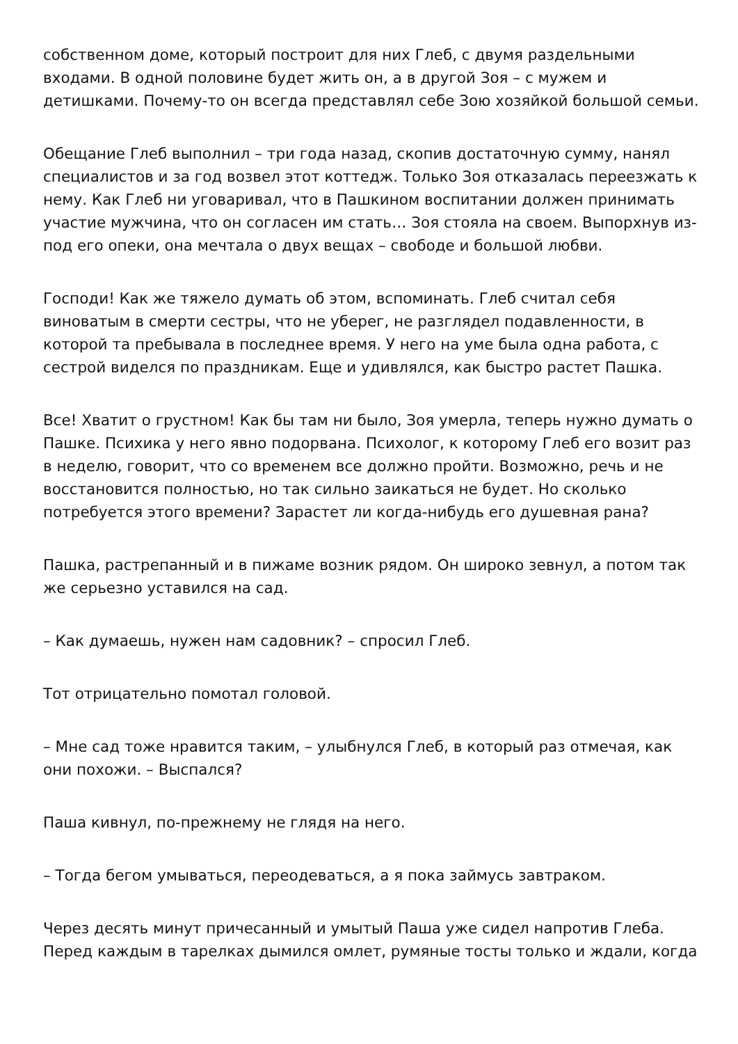собственном доме, который построит для них Глеб, с двумя раздельными входами. В одной половине будет жить он, а в другой Зоя – с мужем и детишками. Почему-то он всегда представлял себе Зою хозяйкой большой семьи.
Обещание Глеб выполнил – три года назад, скопив достаточную сумму, нанял специалистов и за год возвел этот коттедж. Только Зоя отказалась переезжать к нему. Как Глеб ни уговаривал, что в Пашкином воспитании должен принимать участие мужчина, что он согласен им стать… Зоя стояла на своем. Выпорхнув из-под его опеки, она мечтала о двух вещах – свободе и большой любви.
Господи! Как же тяжело думать об этом, вспоминать. Глеб считал себя виноватым в смерти сестры, что не уберег, не разглядел подавленности, в которой та пребывала в последнее время. У него на уме была одна работа, с сестрой виделся по праздникам. Еще и удивлялся, как быстро растет Пашка.
Все! Хватит о грустном! Как бы там ни было, Зоя умерла, теперь нужно думать о Пашке. Психика у него явно подорвана. Психолог, к которому Глеб его возит раз в неделю, говорит, что со временем все должно пройти. Возможно, речь и не восстановится полностью, но так сильно заикаться не будет. Но сколько потребуется этого времени? Зарастет ли когда-нибудь его душевная рана?
Пашка, растрепанный и в пижаме возник рядом. Он широко зевнул, а потом так же серьезно уставился на сад.
– Как думаешь, нужен нам садовник? – спросил Глеб.
Тот отрицательно помотал головой.
– Мне сад тоже нравится таким, – улыбнулся Глеб, в который раз отмечая, как они похожи. – Выспался?
Паша кивнул, по-прежнему не глядя на него.
– Тогда бегом умываться, переодеваться, а я пока займусь завтраком.
Через десять минут причесанный и умытый Паша уже сидел напротив Глеба. Перед каждым в тарелках дымился омлет, румяные тосты только и ждали, когда